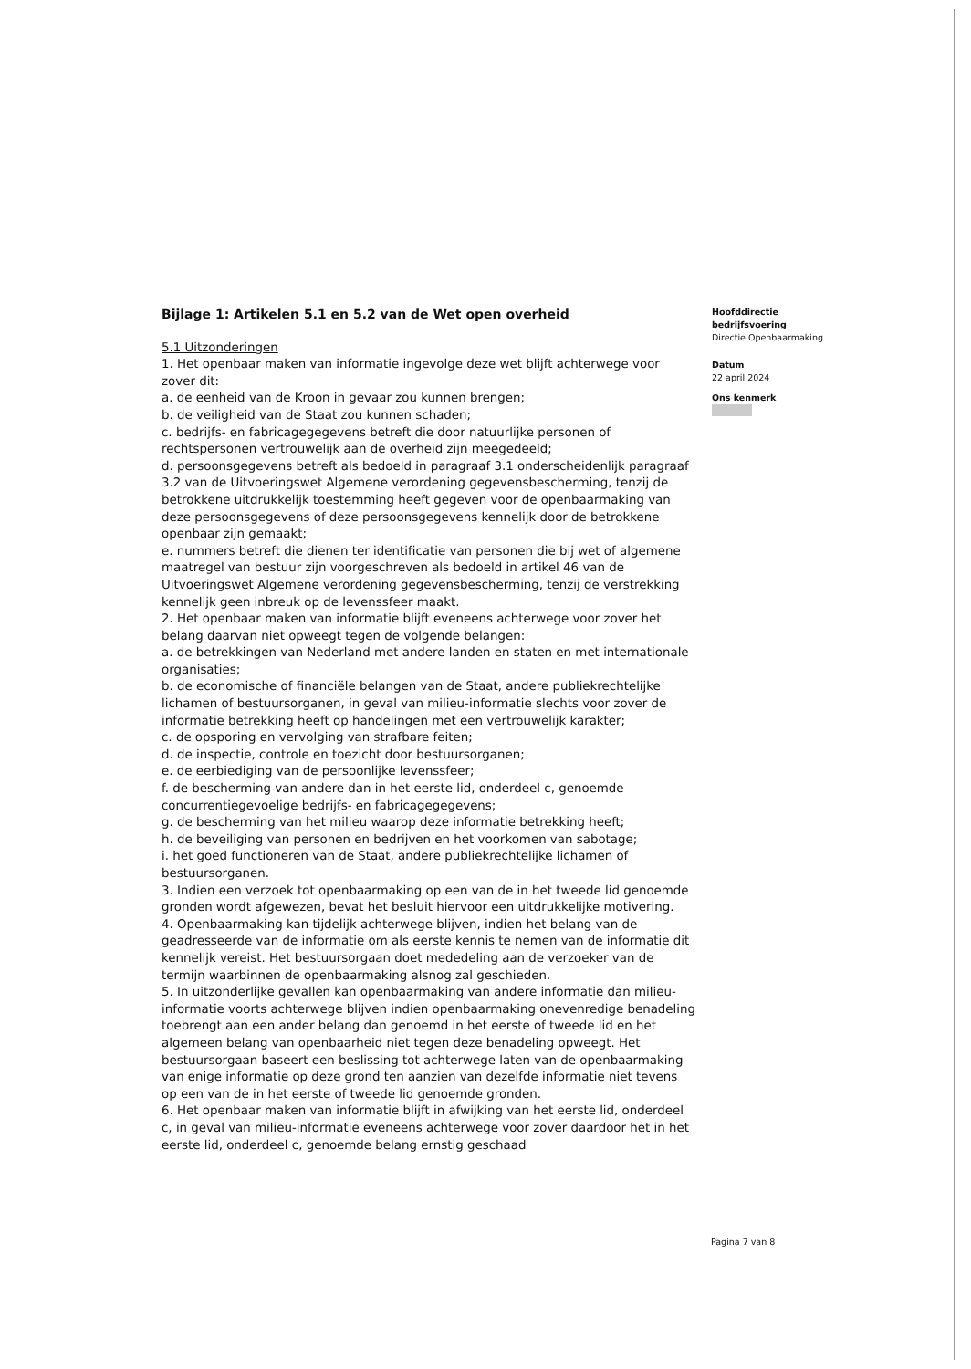Bijlage 1: Artikelen 5.1 en 5.2 van de Wet open overheid
5.1 Uitzonderingen
1. Het openbaar maken van informatie ingevolge deze wet blijft achterwege voor zover dit:
a. de eenheid van de Kroon in gevaar zou kunnen brengen;
b. de veiligheid van de Staat zou kunnen schaden;
c. bedrijfs- en fabricagegegevens betreft die door natuurlijke personen of rechtspersonen vertrouwelijk aan de overheid zijn meegedeeld;
d. persoonsgegevens betreft als bedoeld in paragraaf 3.1 onderscheidenlijk paragraaf 3.2 van de Uitvoeringswet Algemene verordening gegevensbescherming, tenzij de betrokkene uitdrukkelijk toestemming heeft gegeven voor de openbaarmaking van deze persoonsgegevens of deze persoonsgegevens kennelijk door de betrokkene openbaar zijn gemaakt;
e. nummers betreft die dienen ter identificatie van personen die bij wet of algemene maatregel van bestuur zijn voorgeschreven als bedoeld in artikel 46 van de Uitvoeringswet Algemene verordening gegevensbescherming, tenzij de verstrekking kennelijk geen inbreuk op de levenssfeer maakt.
2. Het openbaar maken van informatie blijft eveneens achterwege voor zover het belang daarvan niet opweegt tegen de volgende belangen:
a. de betrekkingen van Nederland met andere landen en staten en met internationale organisaties;
b. de economische of financiële belangen van de Staat, andere publiekrechtelijke lichamen of bestuursorganen, in geval van milieu-informatie slechts voor zover de informatie betrekking heeft op handelingen met een vertrouwelijk karakter;
c. de opsporing en vervolging van strafbare feiten;
d. de inspectie, controle en toezicht door bestuursorganen;
e. de eerbiediging van de persoonlijke levenssfeer;
f. de bescherming van andere dan in het eerste lid, onderdeel c, genoemde concurrentiegevoelige bedrijfs- en fabricagegegevens;
g. de bescherming van het milieu waarop deze informatie betrekking heeft;
h. de beveiliging van personen en bedrijven en het voorkomen van sabotage;
i. het goed functioneren van de Staat, andere publiekrechtelijke lichamen of bestuursorganen.
3. Indien een verzoek tot openbaarmaking op een van de in het tweede lid genoemde gronden wordt afgewezen, bevat het besluit hiervoor een uitdrukkelijke motivering.
4. Openbaarmaking kan tijdelijk achterwege blijven, indien het belang van de geadresseerde van de informatie om als eerste kennis te nemen van de informatie dit kennelijk vereist. Het bestuursorgaan doet mededeling aan de verzoeker van de termijn waarbinnen de openbaarmaking alsnog zal geschieden.
5. In uitzonderlijke gevallen kan openbaarmaking van andere informatie dan milieu-informatie voorts achterwege blijven indien openbaarmaking onevenredige benadeling toebrengt aan een ander belang dan genoemd in het eerste of tweede lid en het algemeen belang van openbaarheid niet tegen deze benadeling opweegt. Het bestuursorgaan baseert een beslissing tot achterwege laten van de openbaarmaking van enige informatie op deze grond ten aanzien van dezelfde informatie niet tevens op een van de in het eerste of tweede lid genoemde gronden.
6. Het openbaar maken van informatie blijft in afwijking van het eerste lid, onderdeel c, in geval van milieu-informatie eveneens achterwege voor zover daardoor het in het eerste lid, onderdeel c, genoemde belang ernstig geschaad
Hoofddirectie
bedrijfsvoering
Directie Openbaarmaking
Datum
22 april 2024
Ons kenmerk
Pagina 7 van 8